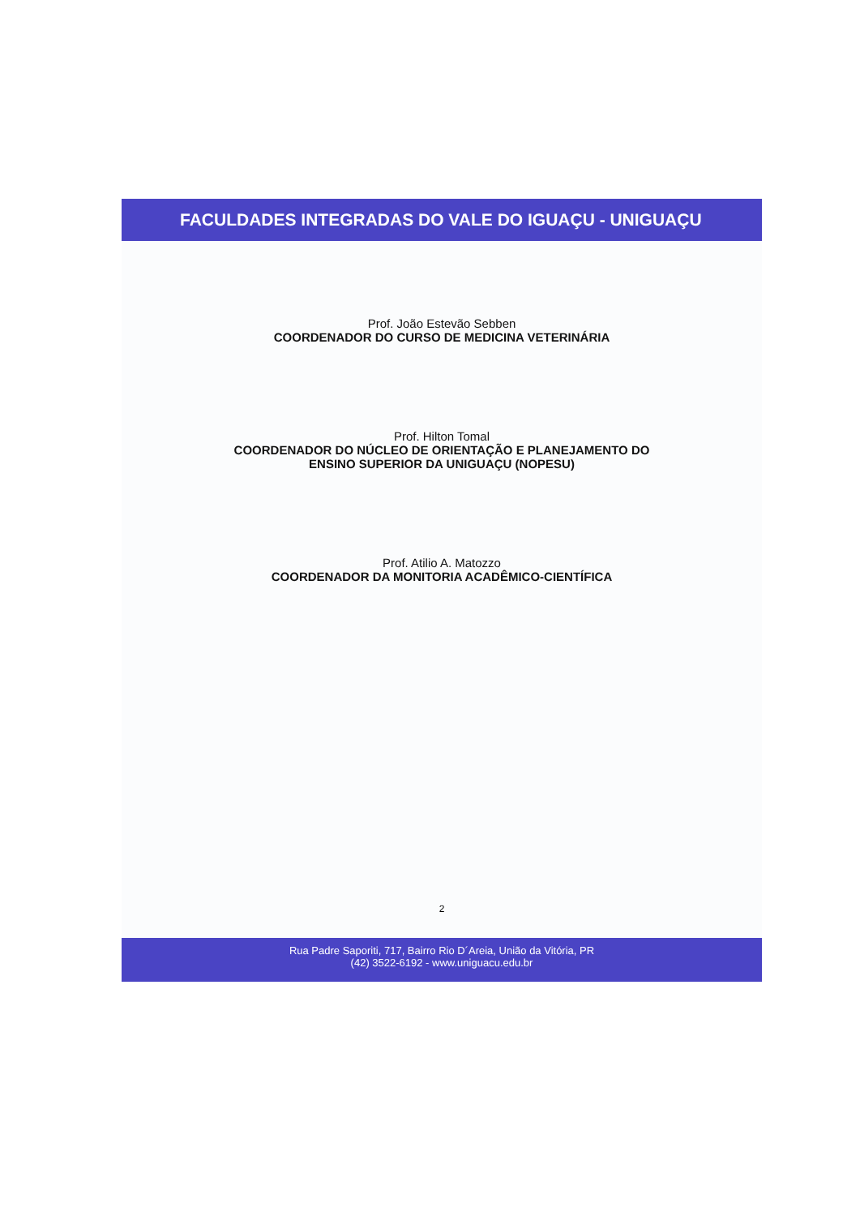FACULDADES INTEGRADAS DO VALE DO IGUAÇU - UNIGUAÇU
Prof. João Estevão Sebben
COORDENADOR DO CURSO DE MEDICINA VETERINÁRIA
Prof. Hilton Tomal
COORDENADOR DO NÚCLEO DE ORIENTAÇÃO E PLANEJAMENTO DO
ENSINO SUPERIOR DA UNIGUAÇU (NOPESU)
Prof. Atilio A. Matozzo
COORDENADOR DA MONITORIA ACADÊMICO-CIENTÍFICA
2
Rua Padre Saporiti, 717, Bairro Rio D´Areia, União da Vitória, PR
(42) 3522-6192 - www.uniguacu.edu.br